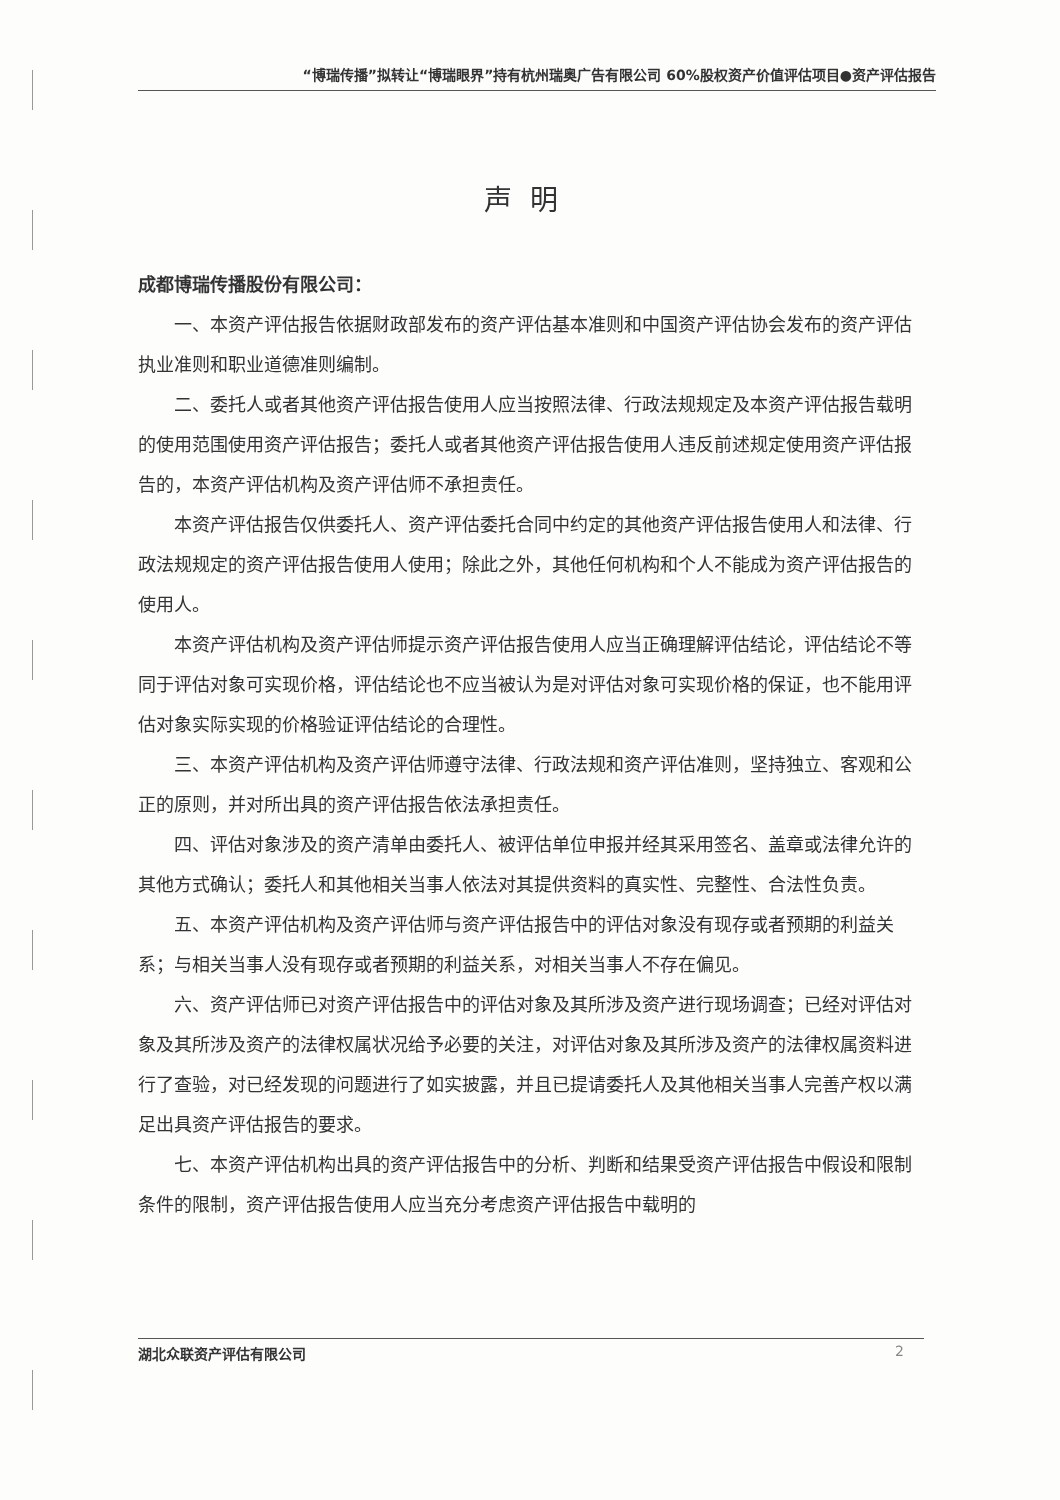“博瑞传播”拟转让“博瑞眼界”持有杭州瑞奥广告有限公司 60%股权资产价值评估项目●资产评估报告
声明
成都博瑞传播股份有限公司：
一、本资产评估报告依据财政部发布的资产评估基本准则和中国资产评估协会发布的资产评估执业准则和职业道德准则编制。
二、委托人或者其他资产评估报告使用人应当按照法律、行政法规规定及本资产评估报告载明的使用范围使用资产评估报告；委托人或者其他资产评估报告使用人违反前述规定使用资产评估报告的，本资产评估机构及资产评估师不承担责任。
本资产评估报告仅供委托人、资产评估委托合同中约定的其他资产评估报告使用人和法律、行政法规规定的资产评估报告使用人使用；除此之外，其他任何机构和个人不能成为资产评估报告的使用人。
本资产评估机构及资产评估师提示资产评估报告使用人应当正确理解评估结论，评估结论不等同于评估对象可实现价格，评估结论也不应当被认为是对评估对象可实现价格的保证，也不能用评估对象实际实现的价格验证评估结论的合理性。
三、本资产评估机构及资产评估师遵守法律、行政法规和资产评估准则，坚持独立、客观和公正的原则，并对所出具的资产评估报告依法承担责任。
四、评估对象涉及的资产清单由委托人、被评估单位申报并经其采用签名、盖章或法律允许的其他方式确认；委托人和其他相关当事人依法对其提供资料的真实性、完整性、合法性负责。
五、本资产评估机构及资产评估师与资产评估报告中的评估对象没有现存或者预期的利益关系；与相关当事人没有现存或者预期的利益关系，对相关当事人不存在偏见。
六、资产评估师已对资产评估报告中的评估对象及其所涉及资产进行现场调查；已经对评估对象及其所涉及资产的法律权属状况给予必要的关注，对评估对象及其所涉及资产的法律权属资料进行了查验，对已经发现的问题进行了如实披露，并且已提请委托人及其他相关当事人完善产权以满足出具资产评估报告的要求。
七、本资产评估机构出具的资产评估报告中的分析、判断和结果受资产评估报告中假设和限制条件的限制，资产评估报告使用人应当充分考虑资产评估报告中载明的
湖北众联资产评估有限公司 2